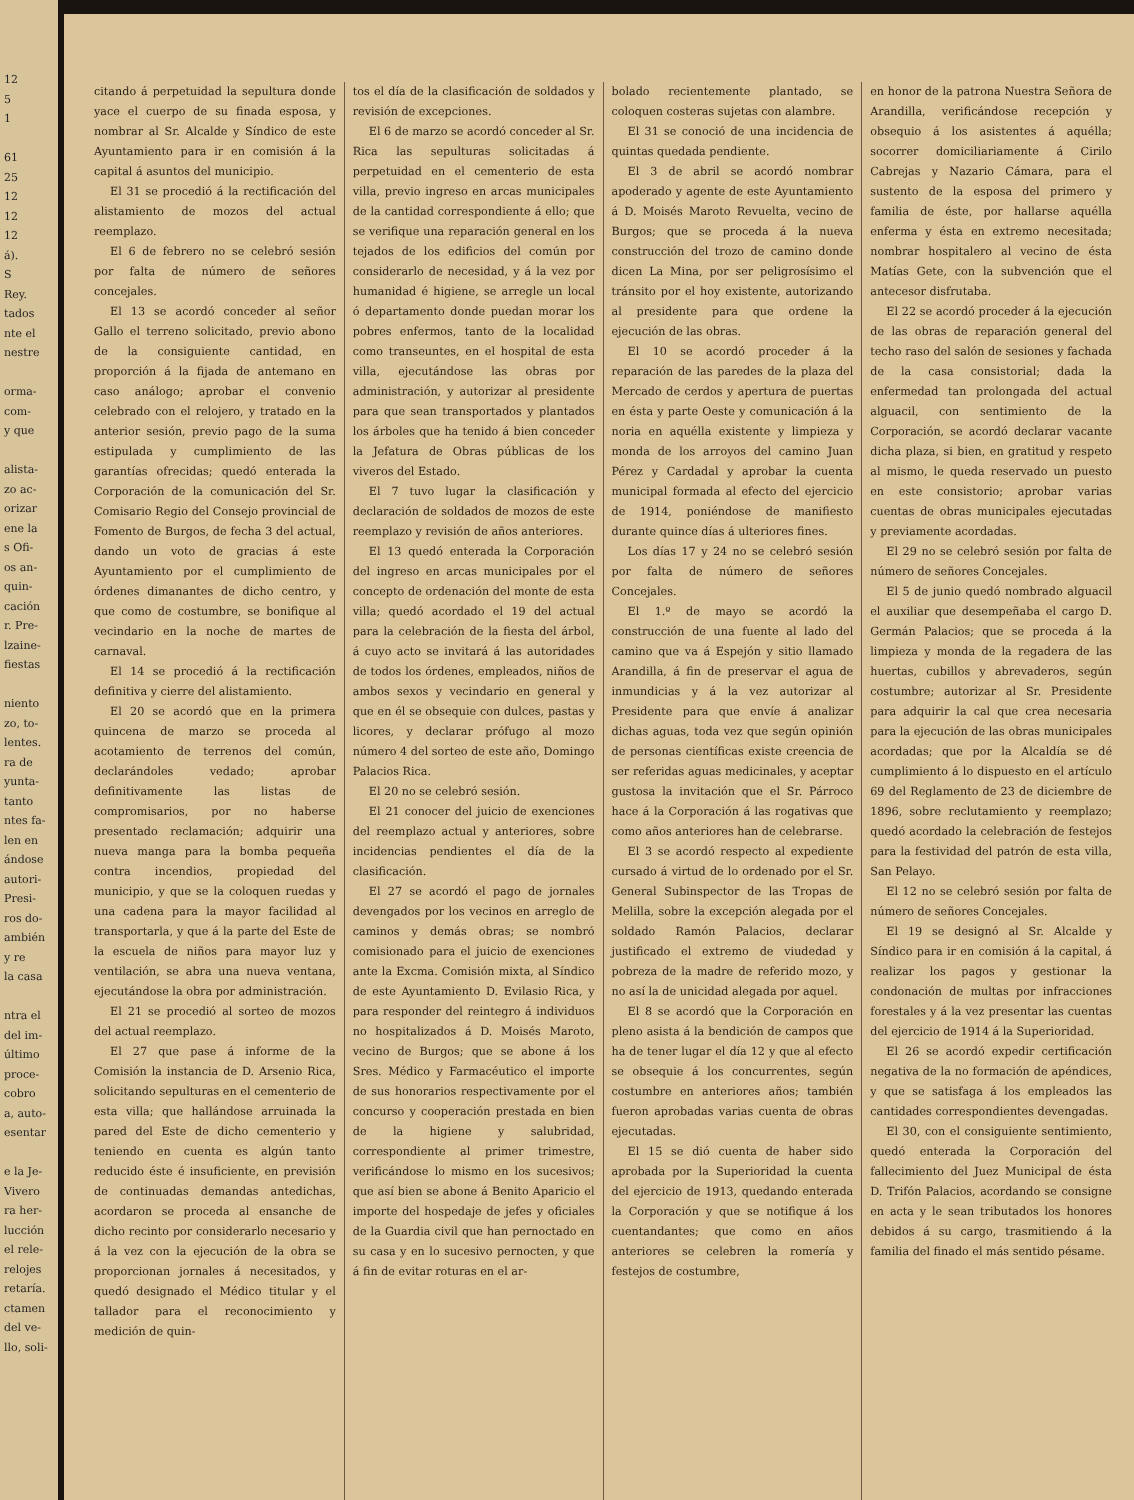12
5
1
61
25
12
12
12
á).
S
Rey.
tados
nte el
nestre
orma-
com-
y que
alista-
zo ac-
orizar
ene la
s Ofi-
os an-
quin-
cación
r. Pre-
lzaine-
fiestas
niento
zo, to-
lentes.
ra de
yunta-
tanto
ntes fa-
len en
ándose
autori-
Presi-
ros do-
ambién
y re
la casa
ntra el
del im-
último
proce-
cobro
a, auto-
esentar
e la Je-
Vivero
ra her-
lucción
el rele-
relojes
retaría.
ctamen
del ve-
llo, soli-
citando á perpetuidad la sepultura donde yace el cuerpo de su finada esposa, y nombrar al Sr. Alcalde y Síndico de este Ayuntamiento para ir en comisión á la capital á asuntos del municipio.
El 31 se procedió á la rectificación del alistamiento de mozos del actual reemplazo.
El 6 de febrero no se celebró sesión por falta de número de señores concejales.
El 13 se acordó conceder al señor Gallo el terreno solicitado, previo abono de la consiguiente cantidad, en proporción á la fijada de antemano en caso análogo; aprobar el convenio celebrado con el relojero, y tratado en la anterior sesión, previo pago de la suma estipulada y cumplimiento de las garantías ofrecidas; quedó enterada la Corporación de la comunicación del Sr. Comisario Regio del Consejo provincial de Fomento de Burgos, de fecha 3 del actual, dando un voto de gracias á este Ayuntamiento por el cumplimiento de órdenes dimanantes de dicho centro, y que como de costumbre, se bonifique al vecindario en la noche de martes de carnaval.
El 14 se procedió á la rectificación definitiva y cierre del alistamiento.
El 20 se acordó que en la primera quincena de marzo se proceda al acotamiento de terrenos del común, declarándoles vedado; aprobar definitivamente las listas de compromisarios, por no haberse presentado reclamación; adquirir una nueva manga para la bomba pequeña contra incendios, propiedad del municipio, y que se la coloquen ruedas y una cadena para la mayor facilidad al transportarla, y que á la parte del Este de la escuela de niños para mayor luz y ventilación, se abra una nueva ventana, ejecutándose la obra por administración.
El 21 se procedió al sorteo de mozos del actual reemplazo.
El 27 que pase á informe de la Comisión la instancia de D. Arsenio Rica, solicitando sepulturas en el cementerio de esta villa; que hallándose arruinada la pared del Este de dicho cementerio y teniendo en cuenta es algún tanto reducido éste é insuficiente, en previsión de continuadas demandas antedichas, acordaron se proceda al ensanche de dicho recinto por considerarlo necesario y á la vez con la ejecución de la obra se proporcionan jornales á necesitados, y quedó designado el Médico titular y el tallador para el reconocimiento y medición de quin-
tos el día de la clasificación de soldados y revisión de excepciones.
El 6 de marzo se acordó conceder al Sr. Rica las sepulturas solicitadas á perpetuidad en el cementerio de esta villa, previo ingreso en arcas municipales de la cantidad correspondiente á ello; que se verifique una reparación general en los tejados de los edificios del común por considerarlo de necesidad, y á la vez por humanidad é higiene, se arregle un local ó departamento donde puedan morar los pobres enfermos, tanto de la localidad como transeuntes, en el hospital de esta villa, ejecutándose las obras por administración, y autorizar al presidente para que sean transportados y plantados los árboles que ha tenido á bien conceder la Jefatura de Obras públicas de los viveros del Estado.
El 7 tuvo lugar la clasificación y declaración de soldados de mozos de este reemplazo y revisión de años anteriores.
El 13 quedó enterada la Corporación del ingreso en arcas municipales por el concepto de ordenación del monte de esta villa; quedó acordado el 19 del actual para la celebración de la fiesta del árbol, á cuyo acto se invitará á las autoridades de todos los órdenes, empleados, niños de ambos sexos y vecindario en general y que en él se obsequie con dulces, pastas y licores, y declarar prófugo al mozo número 4 del sorteo de este año, Domingo Palacios Rica.
El 20 no se celebró sesión.
El 21 conocer del juicio de exenciones del reemplazo actual y anteriores, sobre incidencias pendientes el día de la clasificación.
El 27 se acordó el pago de jornales devengados por los vecinos en arreglo de caminos y demás obras; se nombró comisionado para el juicio de exenciones ante la Excma. Comisión mixta, al Síndico de este Ayuntamiento D. Evilasio Rica, y para responder del reintegro á individuos no hospitalizados á D. Moisés Maroto, vecino de Burgos; que se abone á los Sres. Médico y Farmacéutico el importe de sus honorarios respectivamente por el concurso y cooperación prestada en bien de la higiene y salubridad, correspondiente al primer trimestre, verificándose lo mismo en los sucesivos; que así bien se abone á Benito Aparicio el importe del hospedaje de jefes y oficiales de la Guardia civil que han pernoctado en su casa y en lo sucesivo pernocten, y que á fin de evitar roturas en el ar-
bolado recientemente plantado, se coloquen costeras sujetas con alambre.
El 31 se conoció de una incidencia de quintas quedada pendiente.
El 3 de abril se acordó nombrar apoderado y agente de este Ayuntamiento á D. Moisés Maroto Revuelta, vecino de Burgos; que se proceda á la nueva construcción del trozo de camino donde dicen La Mina, por ser peligrosísimo el tránsito por el hoy existente, autorizando al presidente para que ordene la ejecución de las obras.
El 10 se acordó proceder á la reparación de las paredes de la plaza del Mercado de cerdos y apertura de puertas en ésta y parte Oeste y comunicación á la noria en aquélla existente y limpieza y monda de los arroyos del camino Juan Pérez y Cardadal y aprobar la cuenta municipal formada al efecto del ejercicio de 1914, poniéndose de manifiesto durante quince días á ulteriores fines.
Los días 17 y 24 no se celebró sesión por falta de número de señores Concejales.
El 1.º de mayo se acordó la construcción de una fuente al lado del camino que va á Espejón y sitio llamado Arandilla, á fin de preservar el agua de inmundicias y á la vez autorizar al Presidente para que envíe á analizar dichas aguas, toda vez que según opinión de personas científicas existe creencia de ser referidas aguas medicinales, y aceptar gustosa la invitación que el Sr. Párroco hace á la Corporación á las rogativas que como años anteriores han de celebrarse.
El 3 se acordó respecto al expediente cursado á virtud de lo ordenado por el Sr. General Subinspector de las Tropas de Melilla, sobre la excepción alegada por el soldado Ramón Palacios, declarar justificado el extremo de viudedad y pobreza de la madre de referido mozo, y no así la de unicidad alegada por aquel.
El 8 se acordó que la Corporación en pleno asista á la bendición de campos que ha de tener lugar el día 12 y que al efecto se obsequie á los concurrentes, según costumbre en anteriores años; también fueron aprobadas varias cuenta de obras ejecutadas.
El 15 se dió cuenta de haber sido aprobada por la Superioridad la cuenta del ejercicio de 1913, quedando enterada la Corporación y que se notifique á los cuentandantes; que como en años anteriores se celebren la romería y festejos de costumbre,
en honor de la patrona Nuestra Señora de Arandilla, verificándose recepción y obsequio á los asistentes á aquélla; socorrer domiciliariamente á Cirilo Cabrejas y Nazario Cámara, para el sustento de la esposa del primero y familia de éste, por hallarse aquélla enferma y ésta en extremo necesitada; nombrar hospitalero al vecino de ésta Matías Gete, con la subvención que el antecesor disfrutaba.
El 22 se acordó proceder á la ejecución de las obras de reparación general del techo raso del salón de sesiones y fachada de la casa consistorial; dada la enfermedad tan prolongada del actual alguacil, con sentimiento de la Corporación, se acordó declarar vacante dicha plaza, si bien, en gratitud y respeto al mismo, le queda reservado un puesto en este consistorio; aprobar varias cuentas de obras municipales ejecutadas y previamente acordadas.
El 29 no se celebró sesión por falta de número de señores Concejales.
El 5 de junio quedó nombrado alguacil el auxiliar que desempeñaba el cargo D. Germán Palacios; que se proceda á la limpieza y monda de la regadera de las huertas, cubillos y abrevaderos, según costumbre; autorizar al Sr. Presidente para adquirir la cal que crea necesaria para la ejecución de las obras municipales acordadas; que por la Alcaldía se dé cumplimiento á lo dispuesto en el artículo 69 del Reglamento de 23 de diciembre de 1896, sobre reclutamiento y reemplazo; quedó acordado la celebración de festejos para la festividad del patrón de esta villa, San Pelayo.
El 12 no se celebró sesión por falta de número de señores Concejales.
El 19 se designó al Sr. Alcalde y Síndico para ir en comisión á la capital, á realizar los pagos y gestionar la condonación de multas por infracciones forestales y á la vez presentar las cuentas del ejercicio de 1914 á la Superioridad.
El 26 se acordó expedir certificación negativa de la no formación de apéndices, y que se satisfaga á los empleados las cantidades correspondientes devengadas.
El 30, con el consiguiente sentimiento, quedó enterada la Corporación del fallecimiento del Juez Municipal de ésta D. Trifón Palacios, acordando se consigne en acta y le sean tributados los honores debidos á su cargo, trasmitiendo á la familia del finado el más sentido pésame.